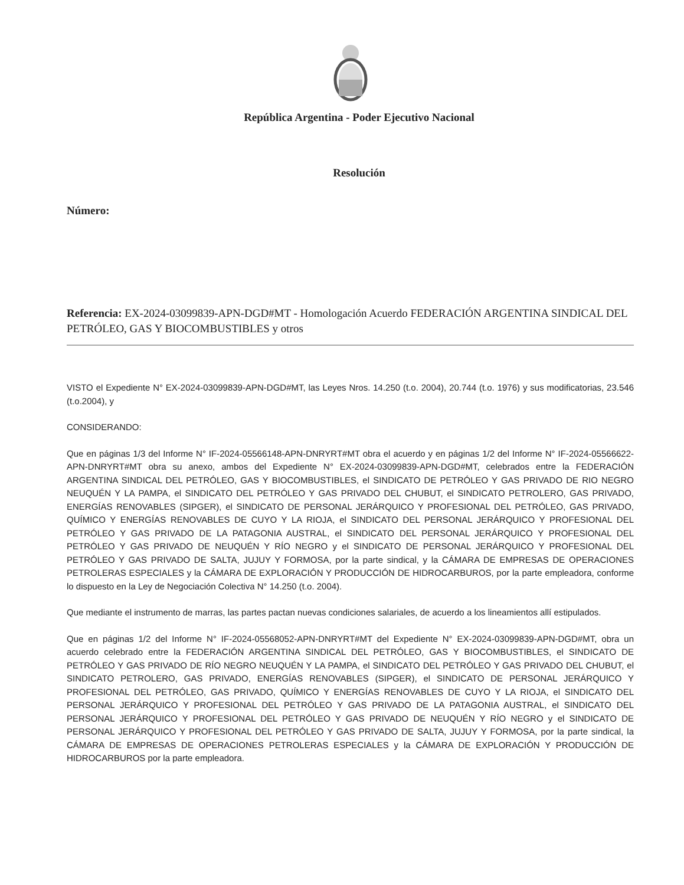República Argentina - Poder Ejecutivo Nacional
Resolución
Número:
Referencia: EX-2024-03099839-APN-DGD#MT - Homologación Acuerdo FEDERACIÓN ARGENTINA SINDICAL DEL PETRÓLEO, GAS Y BIOCOMBUSTIBLES y otros
VISTO el Expediente N° EX-2024-03099839-APN-DGD#MT, las Leyes Nros. 14.250 (t.o. 2004), 20.744 (t.o. 1976) y sus modificatorias, 23.546 (t.o.2004), y
CONSIDERANDO:
Que en páginas 1/3 del Informe N° IF-2024-05566148-APN-DNRYRT#MT obra el acuerdo y en páginas 1/2 del Informe N° IF-2024-05566622-APN-DNRYRT#MT obra su anexo, ambos del Expediente N° EX-2024-03099839-APN-DGD#MT, celebrados entre la FEDERACIÓN ARGENTINA SINDICAL DEL PETRÓLEO, GAS Y BIOCOMBUSTIBLES, el SINDICATO DE PETRÓLEO Y GAS PRIVADO DE RIO NEGRO NEUQUÉN Y LA PAMPA, el SINDICATO DEL PETRÓLEO Y GAS PRIVADO DEL CHUBUT, el SINDICATO PETROLERO, GAS PRIVADO, ENERGÍAS RENOVABLES (SIPGER), el SINDICATO DE PERSONAL JERÁRQUICO Y PROFESIONAL DEL PETRÓLEO, GAS PRIVADO, QUÍMICO Y ENERGÍAS RENOVABLES DE CUYO Y LA RIOJA, el SINDICATO DEL PERSONAL JERÁRQUICO Y PROFESIONAL DEL PETRÓLEO Y GAS PRIVADO DE LA PATAGONIA AUSTRAL, el SINDICATO DEL PERSONAL JERÁRQUICO Y PROFESIONAL DEL PETRÓLEO Y GAS PRIVADO DE NEUQUÉN Y RÍO NEGRO y el SINDICATO DE PERSONAL JERÁRQUICO Y PROFESIONAL DEL PETRÓLEO Y GAS PRIVADO DE SALTA, JUJUY Y FORMOSA, por la parte sindical, y la CÁMARA DE EMPRESAS DE OPERACIONES PETROLERAS ESPECIALES y la CÁMARA DE EXPLORACIÓN Y PRODUCCIÓN DE HIDROCARBUROS, por la parte empleadora, conforme lo dispuesto en la Ley de Negociación Colectiva N° 14.250 (t.o. 2004).
Que mediante el instrumento de marras, las partes pactan nuevas condiciones salariales, de acuerdo a los lineamientos allí estipulados.
Que en páginas 1/2 del Informe N° IF-2024-05568052-APN-DNRYRT#MT del Expediente N° EX-2024-03099839-APN-DGD#MT, obra un acuerdo celebrado entre la FEDERACIÓN ARGENTINA SINDICAL DEL PETRÓLEO, GAS Y BIOCOMBUSTIBLES, el SINDICATO DE PETRÓLEO Y GAS PRIVADO DE RÍO NEGRO NEUQUÉN Y LA PAMPA, el SINDICATO DEL PETRÓLEO Y GAS PRIVADO DEL CHUBUT, el SINDICATO PETROLERO, GAS PRIVADO, ENERGÍAS RENOVABLES (SIPGER), el SINDICATO DE PERSONAL JERÁRQUICO Y PROFESIONAL DEL PETRÓLEO, GAS PRIVADO, QUÍMICO Y ENERGÍAS RENOVABLES DE CUYO Y LA RIOJA, el SINDICATO DEL PERSONAL JERÁRQUICO Y PROFESIONAL DEL PETRÓLEO Y GAS PRIVADO DE LA PATAGONIA AUSTRAL, el SINDICATO DEL PERSONAL JERÁRQUICO Y PROFESIONAL DEL PETRÓLEO Y GAS PRIVADO DE NEUQUÉN Y RÍO NEGRO y el SINDICATO DE PERSONAL JERÁRQUICO Y PROFESIONAL DEL PETRÓLEO Y GAS PRIVADO DE SALTA, JUJUY Y FORMOSA, por la parte sindical, la CÁMARA DE EMPRESAS DE OPERACIONES PETROLERAS ESPECIALES y la CÁMARA DE EXPLORACIÓN Y PRODUCCIÓN DE HIDROCARBUROS por la parte empleadora.